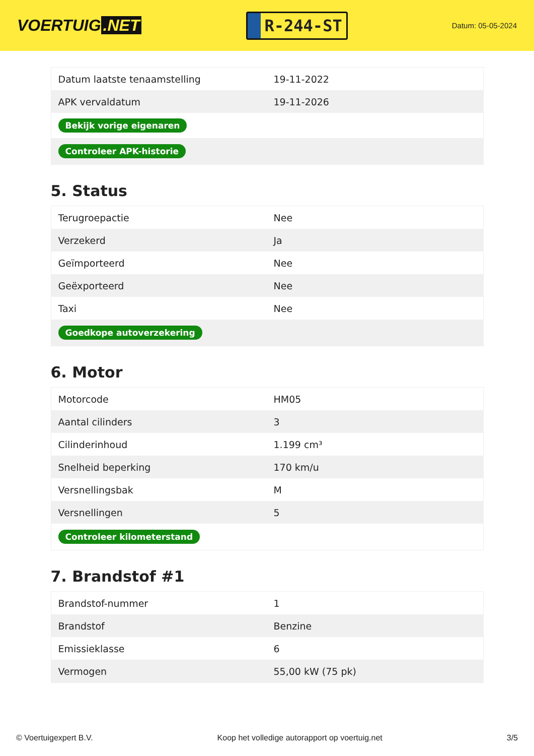VOERTUIG.NET
R-244-ST
Datum: 05-05-2024
| Datum laatste tenaamstelling | 19-11-2022 |
| APK vervaldatum | 19-11-2026 |
| Bekijk vorige eigenaren | |
| Controleer APK-historie | |
5. Status
| Terugroepactie | Nee |
| Verzekerd | Ja |
| Geïmporteerd | Nee |
| Geëxporteerd | Nee |
| Taxi | Nee |
| Goedkope autoverzekering | |
6. Motor
| Motorcode | HM05 |
| Aantal cilinders | 3 |
| Cilinderinhoud | 1.199 cm³ |
| Snelheid beperking | 170 km/u |
| Versnellingsbak | M |
| Versnellingen | 5 |
| Controleer kilometerstand | |
7. Brandstof #1
| Brandstof-nummer | 1 |
| Brandstof | Benzine |
| Emissieklasse | 6 |
| Vermogen | 55,00 kW (75 pk) |
© Voertuigexpert B.V. Koop het volledige autorapport op voertuig.net 3/5